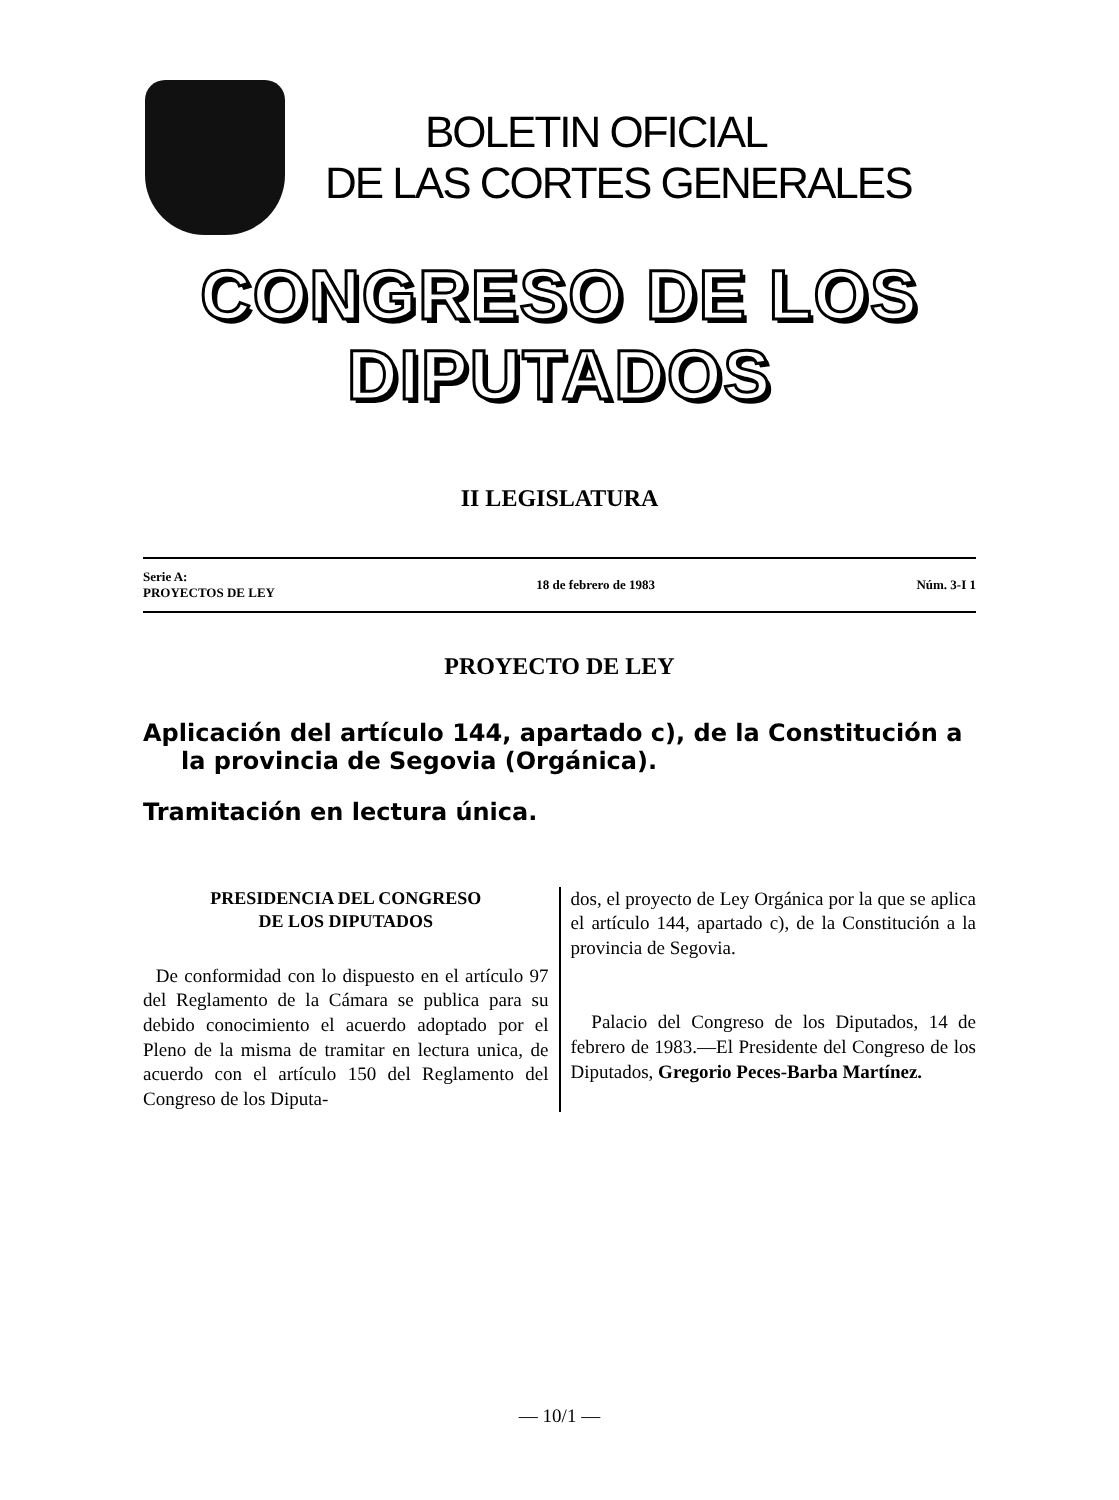BOLETIN OFICIAL
DE LAS CORTES GENERALES
CONGRESO DE LOS DIPUTADOS
II LEGISLATURA
Serie A:
PROYECTOS DE LEY
18 de febrero de 1983 Núm. 3-I 1
PROYECTO DE LEY
Aplicación del artículo 144, apartado c), de la Constitución a la provincia de Segovia (Orgánica).
Tramitación en lectura única.
PRESIDENCIA DEL CONGRESO
DE LOS DIPUTADOS
De conformidad con lo dispuesto en el artículo 97 del Reglamento de la Cámara se publica para su debido conocimiento el acuerdo adoptado por el Pleno de la misma de tramitar en lectura unica, de acuerdo con el artículo 150 del Reglamento del Congreso de los Diputa-
dos, el proyecto de Ley Orgánica por la que se aplica el artículo 144, apartado c), de la Constitución a la provincia de Segovia.
Palacio del Congreso de los Diputados, 14 de febrero de 1983.—El Presidente del Congreso de los Diputados, Gregorio Peces-Barba Martínez.
— 10/1 —